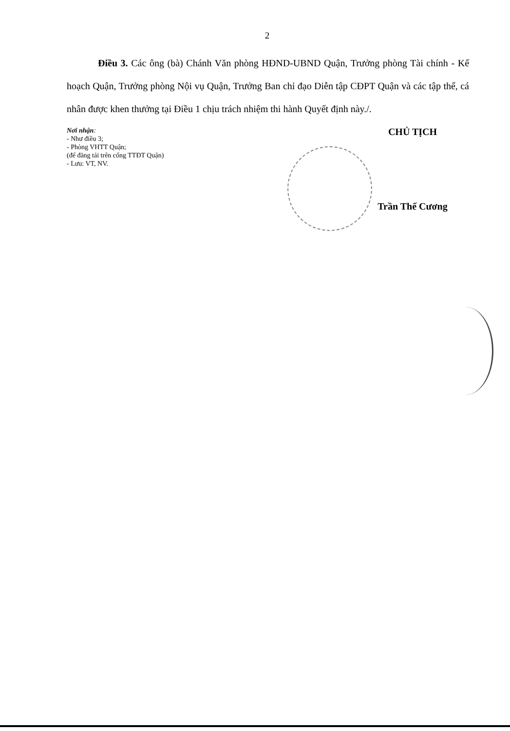2
Điều 3. Các ông (bà) Chánh Văn phòng HĐND-UBND Quận, Trưởng phòng Tài chính - Kế hoạch Quận, Trưởng phòng Nội vụ Quận, Trưởng Ban chỉ đạo Diễn tập CĐPT Quận và các tập thể, cá nhân được khen thưởng tại Điều 1 chịu trách nhiệm thi hành Quyết định này./.
Nơi nhận:
- Như điều 3;
- Phòng VHTT Quận;
(để đăng tải trên cổng TTĐT Quận)
- Lưu: VT, NV.
CHỦ TỊCH
Trần Thế Cương